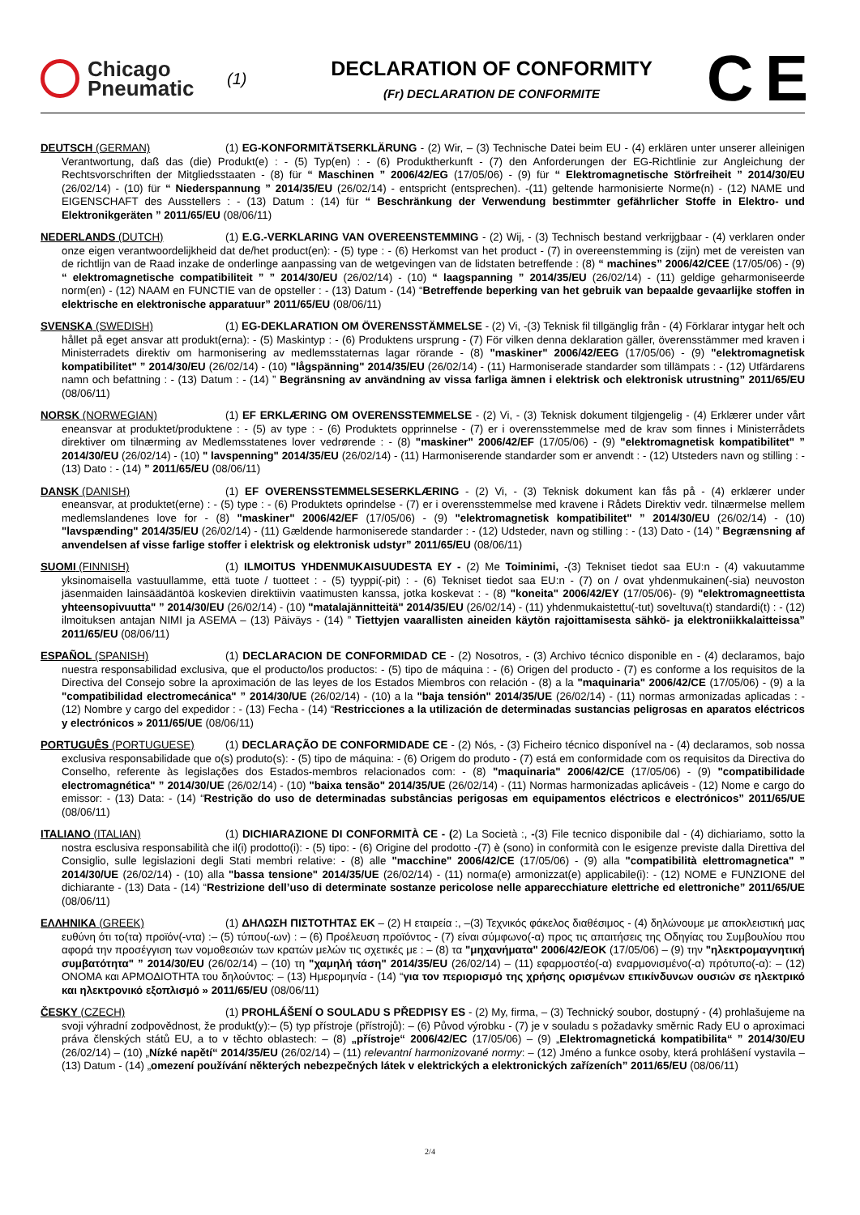Chicago
Pneumatic
(1)
DECLARATION OF CONFORMITY
(Fr) DECLARATION DE CONFORMITE
C E
DEUTSCH (GERMAN) (1) EG-KONFORMITÄTSERKLÄRUNG - (2) Wir, – (3) Technische Datei beim EU - (4) erklären unter unserer alleinigen Verantwortung, daß das (die) Produkt(e) : - (5) Typ(en) : - (6) Produktherkunft - (7) den Anforderungen der EG-Richtlinie zur Angleichung der Rechtsvorschriften der Mitgliedsstaaten - (8) für “ Maschinen ” 2006/42/EG (17/05/06) - (9) für “ Elektromagnetische Störfreiheit ” 2014/30/EU (26/02/14) - (10) für “ Niederspannung ” 2014/35/EU (26/02/14) - entspricht (entsprechen). -(11) geltende harmonisierte Norme(n) - (12) NAME und EIGENSCHAFT des Ausstellers : - (13) Datum : (14) für “ Beschränkung der Verwendung bestimmter gefährlicher Stoffe in Elektro- und Elektronikgeräten ” 2011/65/EU (08/06/11)
NEDERLANDS (DUTCH) (1) E.G.-VERKLARING VAN OVEREENSTEMMING - (2) Wij, - (3) Technisch bestand verkrijgbaar - (4) verklaren onder onze eigen verantwoordelijkheid dat de/het product(en): - (5) type : - (6) Herkomst van het product - (7) in overeenstemming is (zijn) met de vereisten van de richtlijn van de Raad inzake de onderlinge aanpassing van de wetgevingen van de lidstaten betreffende : (8) “ machines” 2006/42/CEE (17/05/06) - (9) “ elektromagnetische compatibiliteit ” ” 2014/30/EU (26/02/14) - (10) “ laagspanning ” 2014/35/EU (26/02/14) - (11) geldige geharmoniseerde norm(en) - (12) NAAM en FUNCTIE van de opsteller : - (13) Datum - (14) “Betreffende beperking van het gebruik van bepaalde gevaarlijke stoffen in elektrische en elektronische apparatuur” 2011/65/EU (08/06/11)
SVENSKA (SWEDISH) (1) EG-DEKLARATION OM ÖVERENSSTÄMMELSE - (2) Vi, -(3) Teknisk fil tillgänglig från - (4) Förklarar intygar helt och hållet på eget ansvar att produkt(erna): - (5) Maskintyp : - (6) Produktens ursprung - (7) För vilken denna deklaration gäller, överensstämmer med kraven i Ministerradets direktiv om harmonisering av medlemsstaternas lagar rörande - (8) "maskiner" 2006/42/EEG (17/05/06) - (9) "elektromagnetisk kompatibilitet" ” 2014/30/EU (26/02/14) - (10) "lågspänning" 2014/35/EU (26/02/14) - (11) Harmoniserade standarder som tillämpats : - (12) Utfärdarens namn och befattning : - (13) Datum : - (14) ” Begränsning av användning av vissa farliga ämnen i elektrisk och elektronisk utrustning” 2011/65/EU (08/06/11)
NORSK (NORWEGIAN) (1) EF ERKLÆRING OM OVERENSSTEMMELSE - (2) Vi, - (3) Teknisk dokument tilgjengelig - (4) Erklærer under vårt eneansvar at produktet/produktene : - (5) av type : - (6) Produktets opprinnelse - (7) er i overensstemmelse med de krav som finnes i Ministerrådets direktiver om tilnærming av Medlemsstatenes lover vedrørende : - (8) "maskiner" 2006/42/EF (17/05/06) - (9) "elektromagnetisk kompatibilitet" ” 2014/30/EU (26/02/14) - (10) " lavspenning" 2014/35/EU (26/02/14) - (11) Harmoniserende standarder som er anvendt : - (12) Utsteders navn og stilling : - (13) Dato : - (14) ” 2011/65/EU (08/06/11)
DANSK (DANISH) (1) EF OVERENSSTEMMELSESERKLÆRING - (2) Vi, - (3) Teknisk dokument kan fås på - (4) erklærer under eneansvar, at produktet(erne) : - (5) type : - (6) Produktets oprindelse - (7) er i overensstemmelse med kravene i Rådets Direktiv vedr. tilnærmelse mellem medlemslandenes love for - (8) "maskiner" 2006/42/EF (17/05/06) - (9) "elektromagnetisk kompatibilitet" ” 2014/30/EU (26/02/14) - (10) "lavspænding" 2014/35/EU (26/02/14) - (11) Gældende harmoniserede standarder : - (12) Udsteder, navn og stilling : - (13) Dato - (14) ” Begrænsning af anvendelsen af visse farlige stoffer i elektrisk og elektronisk udstyr” 2011/65/EU (08/06/11)
SUOMI (FINNISH) (1) ILMOITUS YHDENMUKAISUUDESTA EY - (2) Me Toiminimi, -(3) Tekniset tiedot saa EU:n - (4) vakuutamme yksinomaisella vastuullamme, että tuote / tuotteet : - (5) tyyppi(-pit) : - (6) Tekniset tiedot saa EU:n - (7) on / ovat yhdenmukainen(-sia) neuvoston jäsenmaiden lainsäädäntöä koskevien direktiivin vaatimusten kanssa, jotka koskevat : - (8) "koneita" 2006/42/EY (17/05/06)- (9) "elektromagneettista yhteensopivuutta" ” 2014/30/EU (26/02/14) - (10) "matalajännitteitä" 2014/35/EU (26/02/14) - (11) yhdenmukaistettu(-tut) soveltuva(t) standardi(t) : - (12) ilmoituksen antajan NIMI ja ASEMA – (13) Päiväys - (14) ” Tiettyjen vaarallisten aineiden käytön rajoittamisesta sähkö- ja elektroniikkalaitteissa” 2011/65/EU (08/06/11)
ESPAÑOL (SPANISH) (1) DECLARACION DE CONFORMIDAD CE - (2) Nosotros, - (3) Archivo técnico disponible en - (4) declaramos, bajo nuestra responsabilidad exclusiva, que el producto/los productos: - (5) tipo de máquina : - (6) Origen del producto - (7) es conforme a los requisitos de la Directiva del Consejo sobre la aproximación de las leyes de los Estados Miembros con relación - (8) a la "maquinaria" 2006/42/CE (17/05/06) - (9) a la "compatibilidad electromecánica" ” 2014/30/UE (26/02/14) - (10) a la "baja tensión" 2014/35/UE (26/02/14) - (11) normas armonizadas aplicadas : - (12) Nombre y cargo del expedidor : - (13) Fecha - (14) “Restricciones a la utilización de determinadas sustancias peligrosas en aparatos eléctricos y electrónicos » 2011/65/UE (08/06/11)
PORTUGUÊS (PORTUGUESE) (1) DECLARAÇÃO DE CONFORMIDADE CE - (2) Nós, - (3) Ficheiro técnico disponível na - (4) declaramos, sob nossa exclusiva responsabilidade que o(s) produto(s): - (5) tipo de máquina: - (6) Origem do produto - (7) está em conformidade com os requisitos da Directiva do Conselho, referente às legislações dos Estados-membros relacionados com: - (8) "maquinaria" 2006/42/CE (17/05/06) - (9) "compatibilidade electromagnética" ” 2014/30/UE (26/02/14) - (10) "baixa tensão" 2014/35/UE (26/02/14) - (11) Normas harmonizadas aplicáveis - (12) Nome e cargo do emissor: - (13) Data: - (14) “Restrição do uso de determinadas substâncias perigosas em equipamentos eléctricos e electrónicos” 2011/65/UE (08/06/11)
ITALIANO (ITALIAN) (1) DICHIARAZIONE DI CONFORMITÀ CE - (2) La Società :, -(3) File tecnico disponibile dal - (4) dichiariamo, sotto la nostra esclusiva responsabilità che il(i) prodotto(i): - (5) tipo: - (6) Origine del prodotto -(7) è (sono) in conformità con le esigenze previste dalla Direttiva del Consiglio, sulle legislazioni degli Stati membri relative: - (8) alle "macchine" 2006/42/CE (17/05/06) - (9) alla "compatibilità elettromagnetica" ” 2014/30/UE (26/02/14) - (10) alla "bassa tensione" 2014/35/UE (26/02/14) - (11) norma(e) armonizzat(e) applicabile(i): - (12) NOME e FUNZIONE del dichiarante - (13) Data - (14) “Restrizione dell’uso di determinate sostanze pericolose nelle apparecchiature elettriche ed elettroniche” 2011/65/UE (08/06/11)
ΕΛΛΗΝΙΚΑ (GREEK) (1) ΔΗΛΩΣΗ ΠΙΣΤΟΤΗΤΑΣ ΕΚ – (2) Η εταιρεία :, –(3) Τεχνικός φάκελος διαθέσιμος - (4) δηλώνουμε με αποκλειστική μας ευθύνη ότι το(τα) προϊόν(-ντα) :– (5) τύπου(-ων) : – (6) Προέλευση προϊόντος - (7) είναι σύμφωνο(-α) προς τις απαιτήσεις της Οδηγίας του Συμβουλίου που αφορά την προσέγγιση των νομοθεσιών των κρατών μελών τις σχετικές με : – (8) τα "μηχανήματα" 2006/42/EOK (17/05/06) – (9) την "ηλεκτρομαγνητική συμβατότητα" ” 2014/30/EU (26/02/14) – (10) τη "χαμηλή τάση" 2014/35/EU (26/02/14) – (11) εφαρμοστέο(-α) εναρμονισμένο(-α) πρότυπο(-α): – (12) ΟΝΟΜΑ και ΑΡΜΟΔΙΟΤΗΤΑ του δηλούντος: – (13) Ημερομηνία - (14) “για τον περιορισμό της χρήσης ορισμένων επικίνδυνων ουσιών σε ηλεκτρικό και ηλεκτρονικό εξοπλισμό » 2011/65/EU (08/06/11)
ČESKY (CZECH) (1) PROHLÁŠENÍ O SOULADU S PŘEDPISY ES - (2) My, firma, – (3) Technický soubor, dostupný - (4) prohlašujeme na svoji výhradní zodpovědnost, že produkt(y):– (5) typ přístroje (přístrojů): – (6) Původ výrobku - (7) je v souladu s požadavky směrnic Rady EU o aproximaci práva členských států EU, a to v těchto oblastech: – (8) „přístroje“ 2006/42/EC (17/05/06) – (9) „Elektromagnetická kompatibilita“ ” 2014/30/EU (26/02/14) – (10) „Nízké napětí“ 2014/35/EU (26/02/14) – (11) relevantní harmonizované normy: – (12) Jméno a funkce osoby, která prohlášení vystavila – (13) Datum - (14) „omezení používání některých nebezpečných látek v elektrických a elektronických zařízeních” 2011/65/EU (08/06/11)
2/4